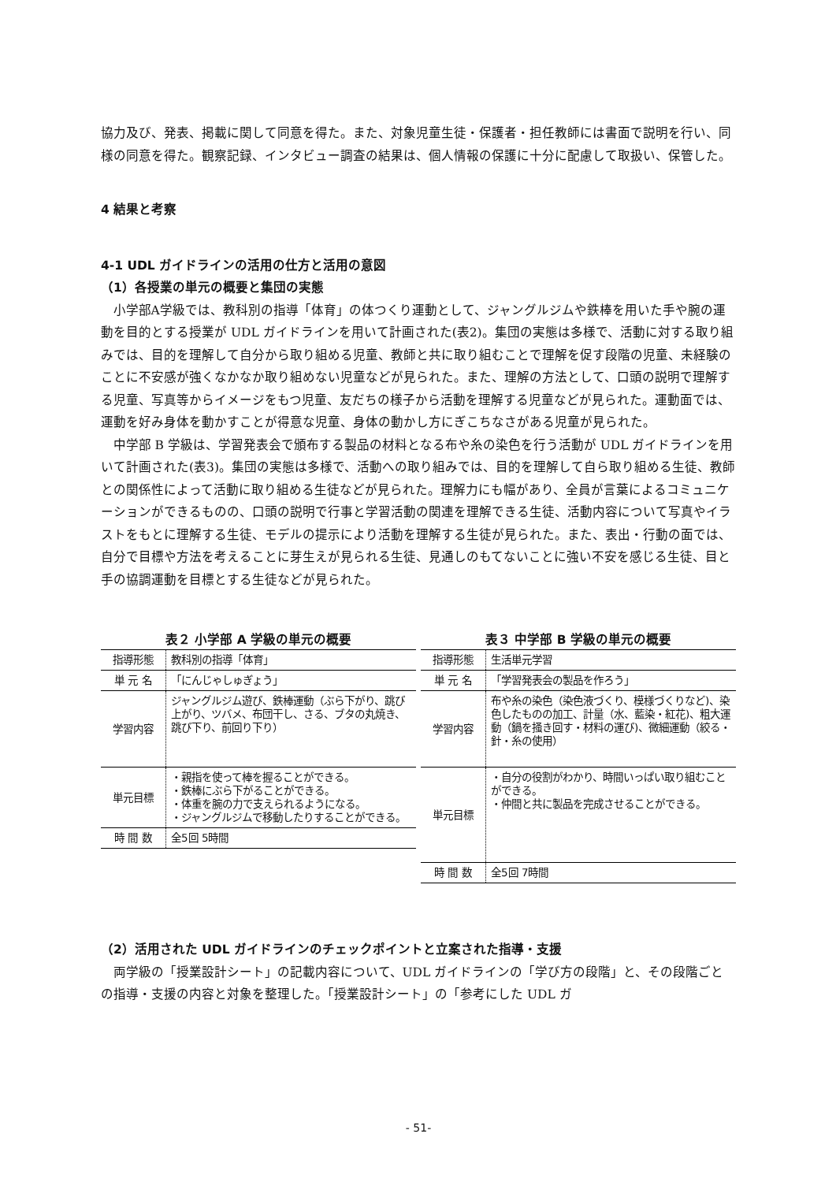協力及び、発表、掲載に関して同意を得た。また、対象児童生徒・保護者・担任教師には書面で説明を行い、同様の同意を得た。観察記録、インタビュー調査の結果は、個人情報の保護に十分に配慮して取扱い、保管した。
4 結果と考察
4-1 UDL ガイドラインの活用の仕方と活用の意図
（1）各授業の単元の概要と集団の実態
小学部A学級では、教科別の指導「体育」の体つくり運動として、ジャングルジムや鉄棒を用いた手や腕の運動を目的とする授業が UDL ガイドラインを用いて計画された(表2)。集団の実態は多様で、活動に対する取り組みでは、目的を理解して自分から取り組める児童、教師と共に取り組むことで理解を促す段階の児童、未経験のことに不安感が強くなかなか取り組めない児童などが見られた。また、理解の方法として、口頭の説明で理解する児童、写真等からイメージをもつ児童、友だちの様子から活動を理解する児童などが見られた。運動面では、運動を好み身体を動かすことが得意な児童、身体の動かし方にぎこちなさがある児童が見られた。
中学部 B 学級は、学習発表会で頒布する製品の材料となる布や糸の染色を行う活動が UDL ガイドラインを用いて計画された(表3)。集団の実態は多様で、活動への取り組みでは、目的を理解して自ら取り組める生徒、教師との関係性によって活動に取り組める生徒などが見られた。理解力にも幅があり、全員が言葉によるコミュニケーションができるものの、口頭の説明で行事と学習活動の関連を理解できる生徒、活動内容について写真やイラストをもとに理解する生徒、モデルの提示により活動を理解する生徒が見られた。また、表出・行動の面では、自分で目標や方法を考えることに芽生えが見られる生徒、見通しのもてないことに強い不安を感じる生徒、目と手の協調運動を目標とする生徒などが見られた。
表２ 小学部 A 学級の単元の概要
| 指導形態 | 教科別の指導「体育」 |
| 単 元 名 | 「にんじゃしゅぎょう」 |
| 学習内容 | ジャングルジム遊び、鉄棒運動（ぶら下がり、跳び上がり、ツバメ、布団干し、さる、ブタの丸焼き、跳び下り、前回り下り） |
| 単元目標 | ・親指を使って棒を握ることができる。 ・鉄棒にぶら下がることができる。 ・体重を腕の力で支えられるようになる。 ・ジャングルジムで移動したりすることができる。 |
| 時 間 数 | 全5回 5時間 |
表３ 中学部 B 学級の単元の概要
| 指導形態 | 生活単元学習 |
| 単 元 名 | 「学習発表会の製品を作ろう」 |
| 学習内容 | 布や糸の染色（染色液づくり、模様づくりなど)、染色したものの加工、計量（水、藍染・紅花)、粗大運動（鍋を掻き回す・材料の運び)、微細運動（絞る・針・糸の使用） |
| 単元目標 | ・自分の役割がわかり、時間いっぱい取り組むことができる。 ・仲間と共に製品を完成させることができる。 |
| 時 間 数 | 全5回 7時間 |
（2）活用された UDL ガイドラインのチェックポイントと立案された指導・支援
両学級の「授業設計シート」の記載内容について、UDL ガイドラインの「学び方の段階」と、その段階ごとの指導・支援の内容と対象を整理した。「授業設計シート」の「参考にした UDL ガ
- 51-